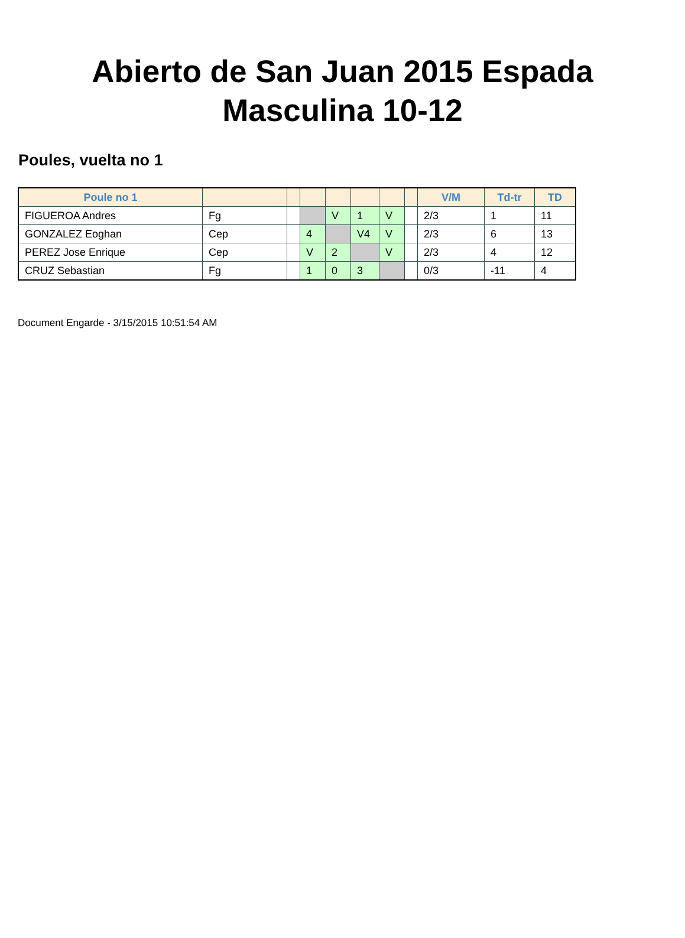Abierto de San Juan 2015 Espada
Masculina 10-12
Poules, vuelta no 1
| Poule no 1 | | | | | | | | V/M | Td-tr | TD |
| --- | --- | --- | --- | --- | --- | --- | --- | --- | --- | --- |
| FIGUEROA Andres | Fg | | | V | 1 | V | | 2/3 | 1 | 11 |
| GONZALEZ Eoghan | Cep | | 4 | | V4 | V | | 2/3 | 6 | 13 |
| PEREZ Jose Enrique | Cep | | V | 2 | | V | | 2/3 | 4 | 12 |
| CRUZ Sebastian | Fg | | 1 | 0 | 3 | | | 0/3 | -11 | 4 |
Document Engarde - 3/15/2015 10:51:54 AM